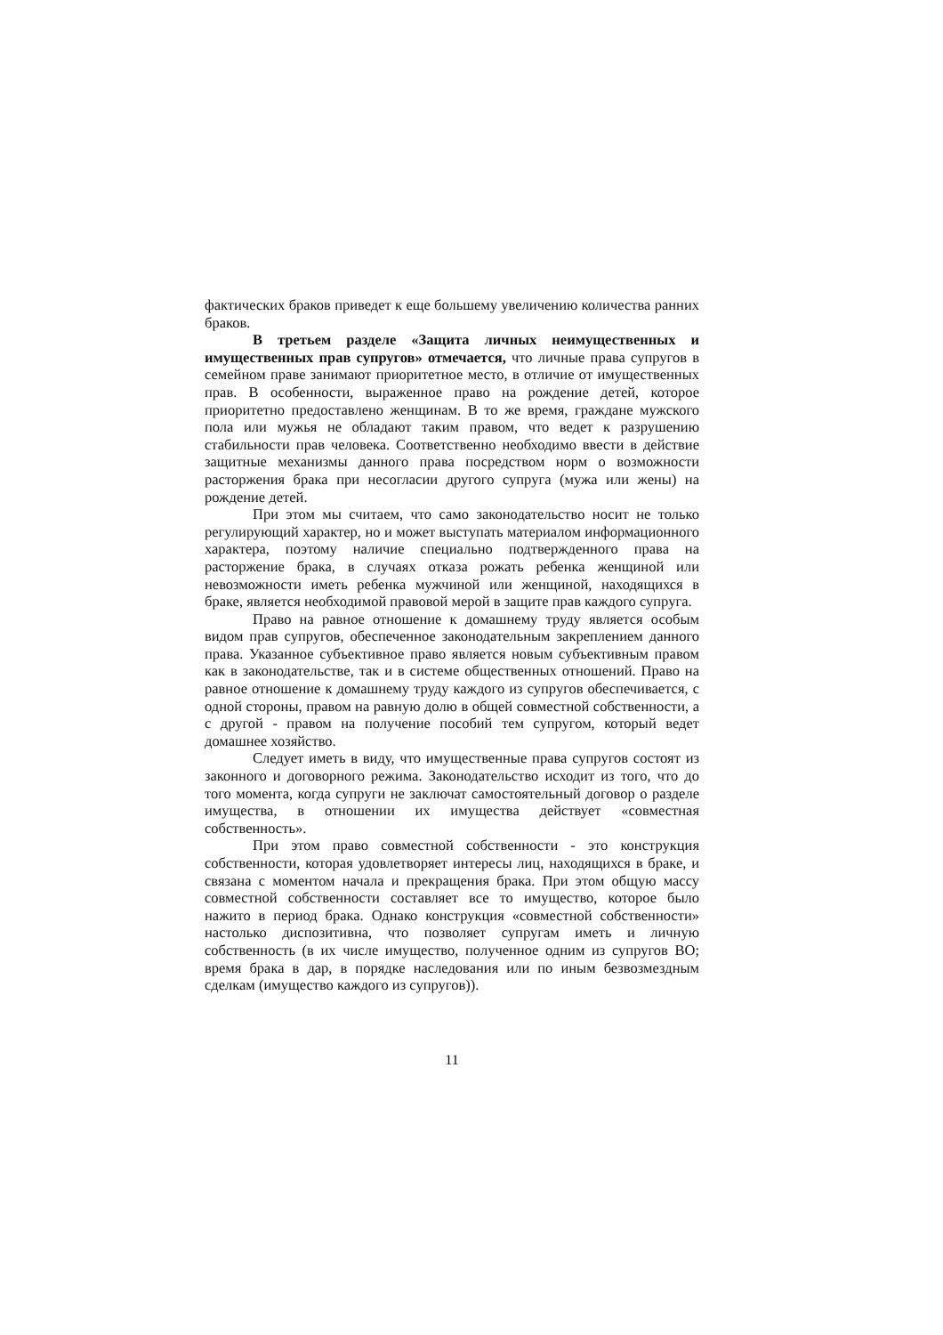фактических браков приведет к еще большему увеличению количества ранних браков.
В третьем разделе «Защита личных неимущественных и имущественных прав супругов» отмечается, что личные права супругов в семейном праве занимают приоритетное место, в отличие от имущественных прав. В особенности, выраженное право на рождение детей, которое приоритетно предоставлено женщинам. В то же время, граждане мужского пола или мужья не обладают таким правом, что ведет к разрушению стабильности прав человека. Соответственно необходимо ввести в действие защитные механизмы данного права посредством норм о возможности расторжения брака при несогласии другого супруга (мужа или жены) на рождение детей.
При этом мы считаем, что само законодательство носит не только регулирующий характер, но и может выступать материалом информационного характера, поэтому наличие специально подтвержденного права на расторжение брака, в случаях отказа рожать ребенка женщиной или невозможности иметь ребенка мужчиной или женщиной, находящихся в браке, является необходимой правовой мерой в защите прав каждого супруга.
Право на равное отношение к домашнему труду является особым видом прав супругов, обеспеченное законодательным закреплением данного права. Указанное субъективное право является новым субъективным правом как в законодательстве, так и в системе общественных отношений. Право на равное отношение к домашнему труду каждого из супругов обеспечивается, с одной стороны, правом на равную долю в общей совместной собственности, а с другой - правом на получение пособий тем супругом, который ведет домашнее хозяйство.
Следует иметь в виду, что имущественные права супругов состоят из законного и договорного режима. Законодательство исходит из того, что до того момента, когда супруги не заключат самостоятельный договор о разделе имущества, в отношении их имущества действует «совместная собственность».
При этом право совместной собственности - это конструкция собственности, которая удовлетворяет интересы лиц, находящихся в браке, и связана с моментом начала и прекращения брака. При этом общую массу совместной собственности составляет все то имущество, которое было нажито в период брака. Однако конструкция «совместной собственности» настолько диспозитивна, что позволяет супругам иметь и личную собственность (в их числе имущество, полученное одним из супругов ВО; время брака в дар, в порядке наследования или по иным безвозмездным сделкам (имущество каждого из супругов)).
11